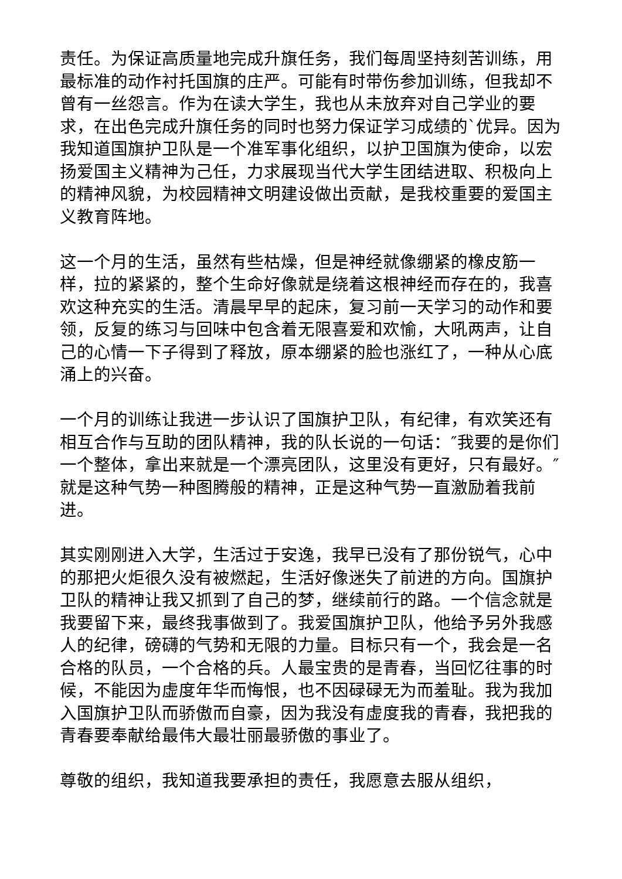责任。为保证高质量地完成升旗任务，我们每周坚持刻苦训练，用最标准的动作衬托国旗的庄严。可能有时带伤参加训练，但我却不曾有一丝怨言。作为在读大学生，我也从未放弃对自己学业的要求，在出色完成升旗任务的同时也努力保证学习成绩的`优异。因为我知道国旗护卫队是一个准军事化组织，以护卫国旗为使命，以宏扬爱国主义精神为己任，力求展现当代大学生团结进取、积极向上的精神风貌，为校园精神文明建设做出贡献，是我校重要的爱国主义教育阵地。
这一个月的生活，虽然有些枯燥，但是神经就像绷紧的橡皮筋一样，拉的紧紧的，整个生命好像就是绕着这根神经而存在的，我喜欢这种充实的生活。清晨早早的起床，复习前一天学习的动作和要领，反复的练习与回味中包含着无限喜爱和欢愉，大吼两声，让自己的心情一下子得到了释放，原本绷紧的脸也涨红了，一种从心底涌上的兴奋。
一个月的训练让我进一步认识了国旗护卫队，有纪律，有欢笑还有相互合作与互助的团队精神，我的队长说的一句话：″我要的是你们一个整体，拿出来就是一个漂亮团队，这里没有更好，只有最好。″就是这种气势一种图腾般的精神，正是这种气势一直激励着我前进。
其实刚刚进入大学，生活过于安逸，我早已没有了那份锐气，心中的那把火炬很久没有被燃起，生活好像迷失了前进的方向。国旗护卫队的精神让我又抓到了自己的梦，继续前行的路。一个信念就是我要留下来，最终我事做到了。我爱国旗护卫队，他给予另外我感人的纪律，磅礴的气势和无限的力量。目标只有一个，我会是一名合格的队员，一个合格的兵。人最宝贵的是青春，当回忆往事的时候，不能因为虚度年华而悔恨，也不因碌碌无为而羞耻。我为我加入国旗护卫队而骄傲而自豪，因为我没有虚度我的青春，我把我的青春要奉献给最伟大最壮丽最骄傲的事业了。
尊敬的组织，我知道我要承担的责任，我愿意去服从组织，